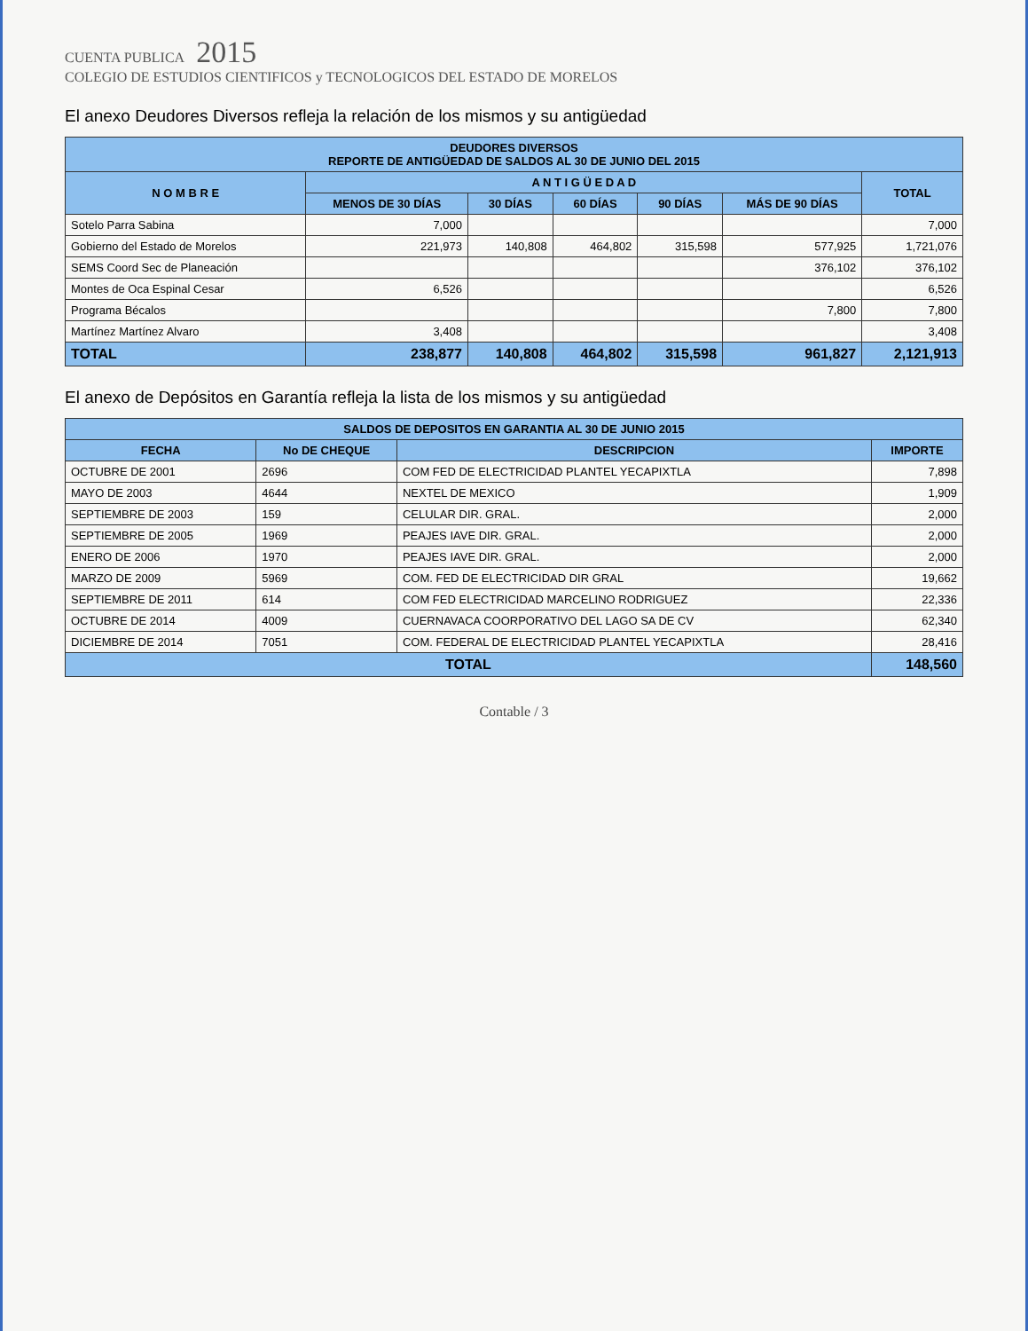CUENTA PUBLICA 2015
COLEGIO DE ESTUDIOS CIENTIFICOS y TECNOLOGICOS DEL ESTADO DE MORELOS
El anexo Deudores Diversos refleja la relación de los mismos y su antigüedad
| DEUDORES DIVERSOS REPORTE DE ANTIGÜEDAD DE SALDOS AL 30 DE JUNIO DEL 2015 | | | | | | |
| --- | --- | --- | --- | --- | --- | --- |
| N O M B R E | A N T I G Ü E D A D | | | | | TOTAL |
| | MENOS DE 30 DÍAS | 30 DÍAS | 60 DÍAS | 90 DÍAS | MÁS DE 90 DÍAS | |
| Sotelo Parra Sabina | 7,000 | | | | | 7,000 |
| Gobierno del Estado de Morelos | 221,973 | 140,808 | 464,802 | 315,598 | 577,925 | 1,721,076 |
| SEMS Coord Sec de Planeación | | | | | 376,102 | 376,102 |
| Montes de Oca Espinal Cesar | 6,526 | | | | | 6,526 |
| Programa Bécalos | | | | | 7,800 | 7,800 |
| Martínez Martínez Alvaro | 3,408 | | | | | 3,408 |
| TOTAL | 238,877 | 140,808 | 464,802 | 315,598 | 961,827 | 2,121,913 |
El anexo de Depósitos en Garantía refleja la lista de los mismos y su antigüedad
| SALDOS DE DEPOSITOS EN GARANTIA AL 30 DE JUNIO 2015 | | | |
| --- | --- | --- | --- |
| FECHA | No DE CHEQUE | DESCRIPCION | IMPORTE |
| OCTUBRE DE 2001 | 2696 | COM FED DE ELECTRICIDAD PLANTEL YECAPIXTLA | 7,898 |
| MAYO DE 2003 | 4644 | NEXTEL DE MEXICO | 1,909 |
| SEPTIEMBRE DE 2003 | 159 | CELULAR DIR. GRAL. | 2,000 |
| SEPTIEMBRE DE 2005 | 1969 | PEAJES IAVE DIR. GRAL. | 2,000 |
| ENERO DE 2006 | 1970 | PEAJES IAVE DIR. GRAL. | 2,000 |
| MARZO DE 2009 | 5969 | COM. FED DE ELECTRICIDAD DIR GRAL | 19,662 |
| SEPTIEMBRE DE 2011 | 614 | COM FED ELECTRICIDAD MARCELINO RODRIGUEZ | 22,336 |
| OCTUBRE DE 2014 | 4009 | CUERNAVACA COORPORATIVO DEL LAGO SA DE CV | 62,340 |
| DICIEMBRE DE 2014 | 7051 | COM. FEDERAL DE ELECTRICIDAD PLANTEL YECAPIXTLA | 28,416 |
| TOTAL | | | 148,560 |
Contable / 3